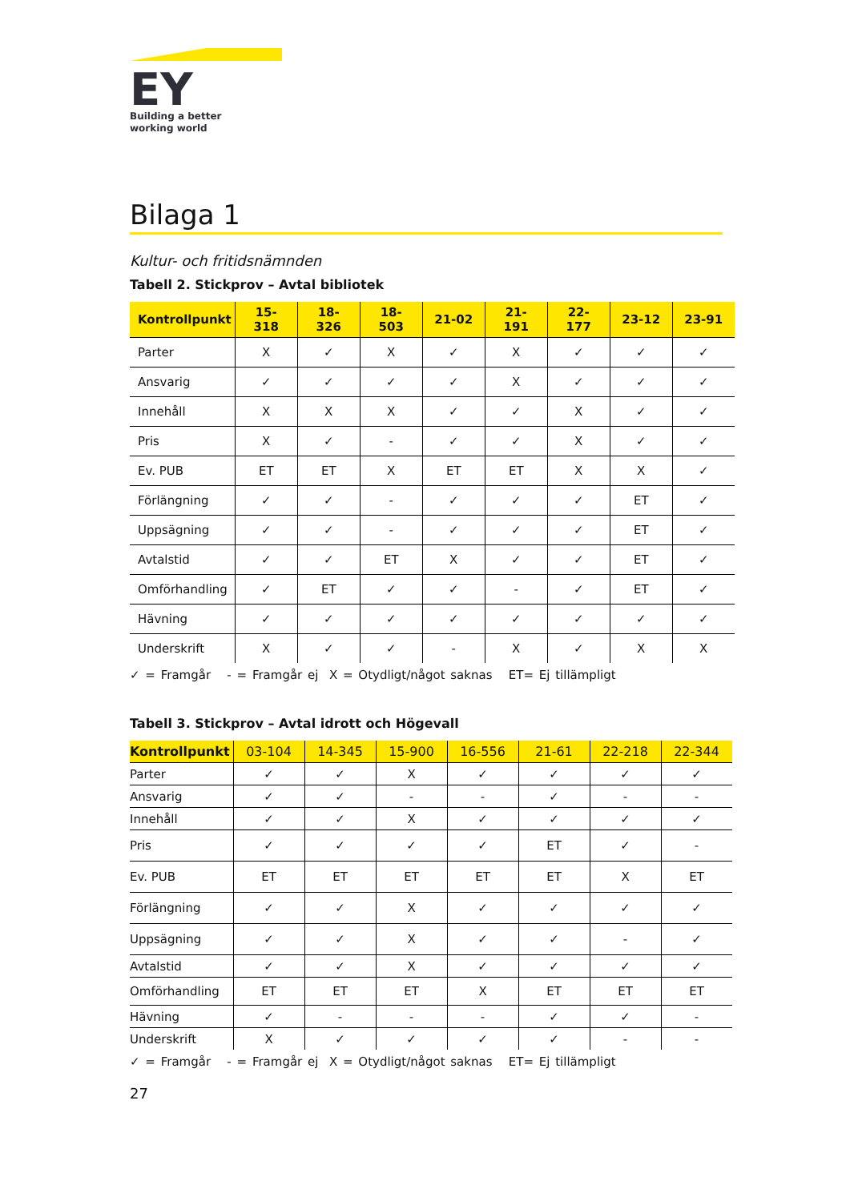EY
Building a better
working world
Bilaga 1
Kultur- och fritidsnämnden
Tabell 2. Stickprov – Avtal bibliotek
| Kontrollpunkt | 15- 318 | 18- 326 | 18- 503 | 21-02 | 21- 191 | 22- 177 | 23-12 | 23-91 |
| --- | --- | --- | --- | --- | --- | --- | --- | --- |
| Parter | X | ✓ | X | ✓ | X | ✓ | ✓ | ✓ |
| Ansvarig | ✓ | ✓ | ✓ | ✓ | X | ✓ | ✓ | ✓ |
| Innehåll | X | X | X | ✓ | ✓ | X | ✓ | ✓ |
| Pris | X | ✓ | - | ✓ | ✓ | X | ✓ | ✓ |
| Ev. PUB | ET | ET | X | ET | ET | X | X | ✓ |
| Förlängning | ✓ | ✓ | - | ✓ | ✓ | ✓ | ET | ✓ |
| Uppsägning | ✓ | ✓ | - | ✓ | ✓ | ✓ | ET | ✓ |
| Avtalstid | ✓ | ✓ | ET | X | ✓ | ✓ | ET | ✓ |
| Omförhandling | ✓ | ET | ✓ | ✓ | - | ✓ | ET | ✓ |
| Hävning | ✓ | ✓ | ✓ | ✓ | ✓ | ✓ | ✓ | ✓ |
| Underskrift | X | ✓ | ✓ | - | X | ✓ | X | X |
✓ = Framgår - = Framgår ej X = Otydligt/något saknas ET= Ej tillämpligt
Tabell 3. Stickprov – Avtal idrott och Högevall
| Kontrollpunkt | 03-104 | 14-345 | 15-900 | 16-556 | 21-61 | 22-218 | 22-344 |
| --- | --- | --- | --- | --- | --- | --- | --- |
| Parter | ✓ | ✓ | X | ✓ | ✓ | ✓ | ✓ |
| Ansvarig | ✓ | ✓ | - | - | ✓ | - | - |
| Innehåll | ✓ | ✓ | X | ✓ | ✓ | ✓ | ✓ |
| Pris | ✓ | ✓ | ✓ | ✓ | ET | ✓ | - |
| Ev. PUB | ET | ET | ET | ET | ET | X | ET |
| Förlängning | ✓ | ✓ | X | ✓ | ✓ | ✓ | ✓ |
| Uppsägning | ✓ | ✓ | X | ✓ | ✓ | - | ✓ |
| Avtalstid | ✓ | ✓ | X | ✓ | ✓ | ✓ | ✓ |
| Omförhandling | ET | ET | ET | X | ET | ET | ET |
| Hävning | ✓ | - | - | - | ✓ | ✓ | - |
| Underskrift | X | ✓ | ✓ | ✓ | ✓ | - | - |
✓ = Framgår - = Framgår ej X = Otydligt/något saknas ET= Ej tillämpligt
27